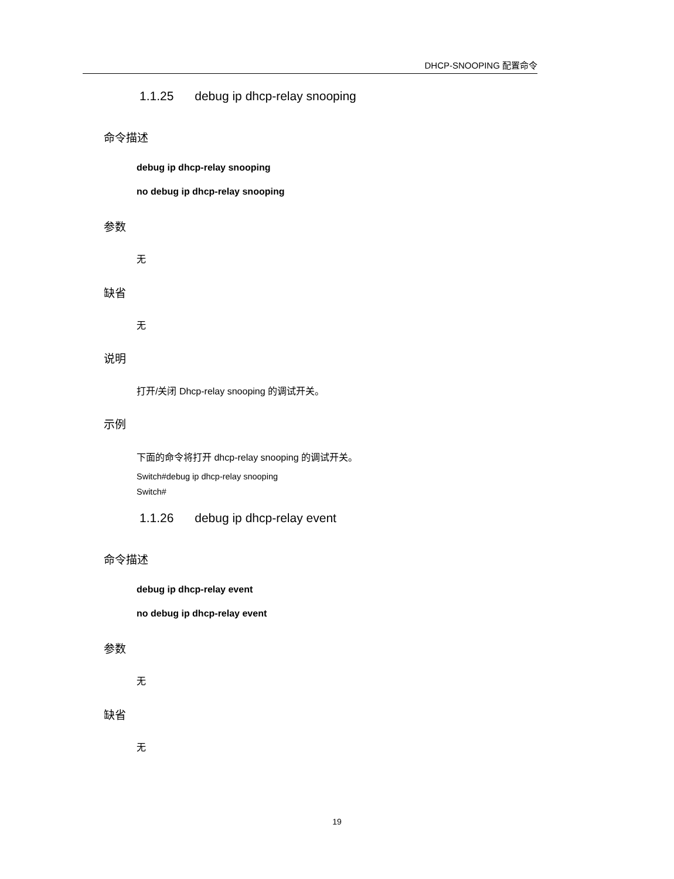DHCP-SNOOPING 配置命令
1.1.25 debug ip dhcp-relay snooping
命令描述
debug ip dhcp-relay snooping
no debug ip dhcp-relay snooping
参数
无
缺省
无
说明
打开/关闭 Dhcp-relay snooping 的调试开关。
示例
下面的命令将打开 dhcp-relay snooping 的调试开关。
Switch#debug ip dhcp-relay snooping
Switch#
1.1.26 debug ip dhcp-relay event
命令描述
debug ip dhcp-relay event
no debug ip dhcp-relay event
参数
无
缺省
无
19